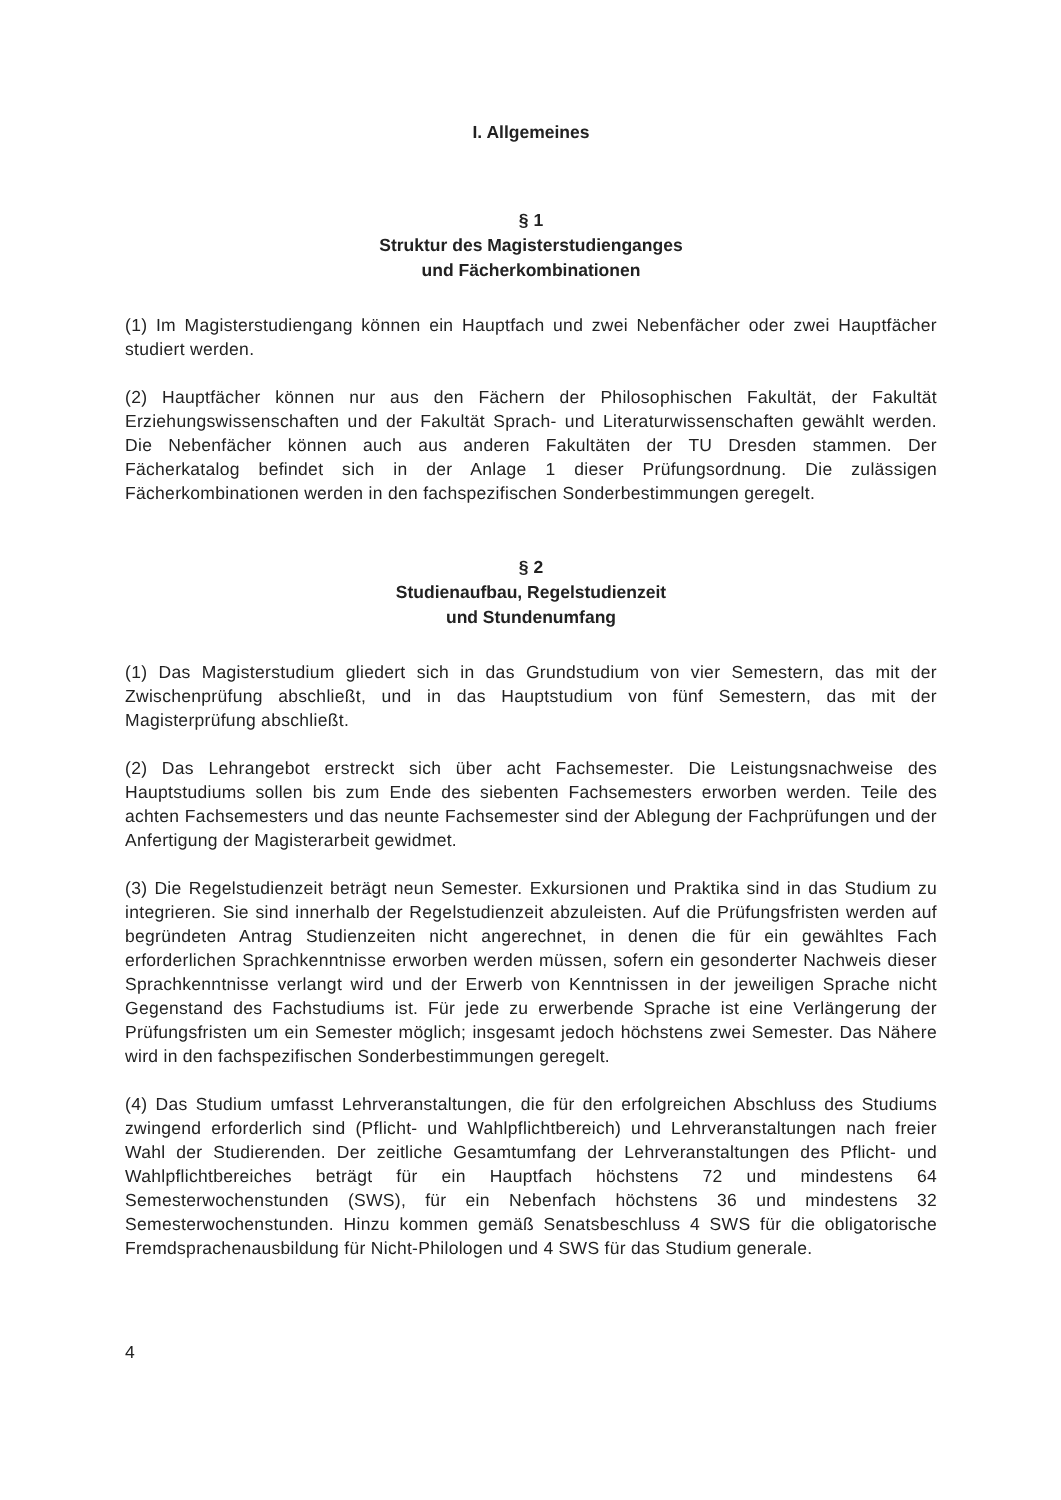I. Allgemeines
§ 1
Struktur des Magisterstudienganges
und Fächerkombinationen
(1) Im Magisterstudiengang können ein Hauptfach und zwei Nebenfächer oder zwei Hauptfächer studiert werden.
(2) Hauptfächer können nur aus den Fächern der Philosophischen Fakultät, der Fakultät Erziehungswissenschaften und der Fakultät Sprach- und Literaturwissenschaften gewählt werden. Die Nebenfächer können auch aus anderen Fakultäten der TU Dresden stammen. Der Fächerkatalog befindet sich in der Anlage 1 dieser Prüfungsordnung. Die zulässigen Fächerkombinationen werden in den fachspezifischen Sonderbestimmungen geregelt.
§ 2
Studienaufbau, Regelstudienzeit
und Stundenumfang
(1) Das Magisterstudium gliedert sich in das Grundstudium von vier Semestern, das mit der Zwischenprüfung abschließt, und in das Hauptstudium von fünf Semestern, das mit der Magisterprüfung abschließt.
(2) Das Lehrangebot erstreckt sich über acht Fachsemester. Die Leistungsnachweise des Hauptstudiums sollen bis zum Ende des siebenten Fachsemesters erworben werden. Teile des achten Fachsemesters und das neunte Fachsemester sind der Ablegung der Fachprüfungen und der Anfertigung der Magisterarbeit gewidmet.
(3) Die Regelstudienzeit beträgt neun Semester. Exkursionen und Praktika sind in das Studium zu integrieren. Sie sind innerhalb der Regelstudienzeit abzuleisten. Auf die Prüfungsfristen werden auf begründeten Antrag Studienzeiten nicht angerechnet, in denen die für ein gewähltes Fach erforderlichen Sprachkenntnisse erworben werden müssen, sofern ein gesonderter Nachweis dieser Sprachkenntnisse verlangt wird und der Erwerb von Kenntnissen in der jeweiligen Sprache nicht Gegenstand des Fachstudiums ist. Für jede zu erwerbende Sprache ist eine Verlängerung der Prüfungsfristen um ein Semester möglich; insgesamt jedoch höchstens zwei Semester. Das Nähere wird in den fachspezifischen Sonderbestimmungen geregelt.
(4) Das Studium umfasst Lehrveranstaltungen, die für den erfolgreichen Abschluss des Studiums zwingend erforderlich sind (Pflicht- und Wahlpflichtbereich) und Lehrveranstaltungen nach freier Wahl der Studierenden. Der zeitliche Gesamtumfang der Lehrveranstaltungen des Pflicht- und Wahlpflichtbereiches beträgt für ein Hauptfach höchstens 72 und mindestens 64 Semesterwochenstunden (SWS), für ein Nebenfach höchstens 36 und mindestens 32 Semesterwochenstunden. Hinzu kommen gemäß Senatsbeschluss 4 SWS für die obligatorische Fremdsprachenausbildung für Nicht-Philologen und 4 SWS für das Studium generale.
4